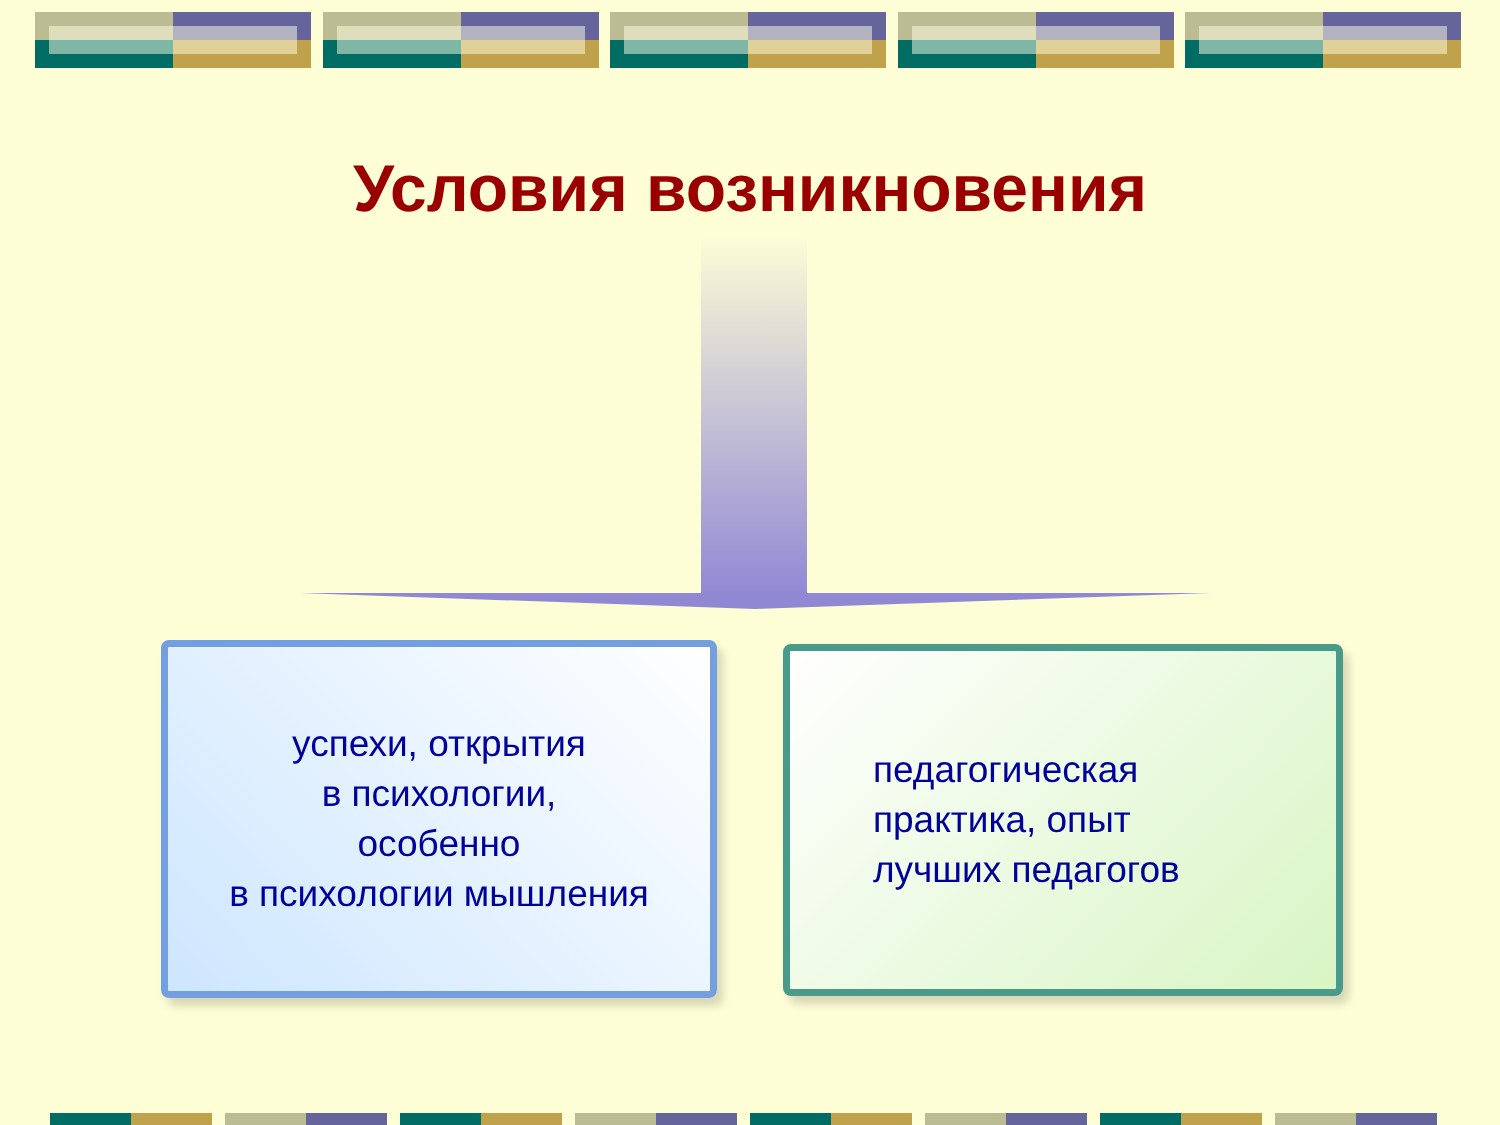Условия возникновения
успехи, открытия
в психологии,
особенно
в психологии мышления
педагогическая
практика, опыт
лучших педагогов